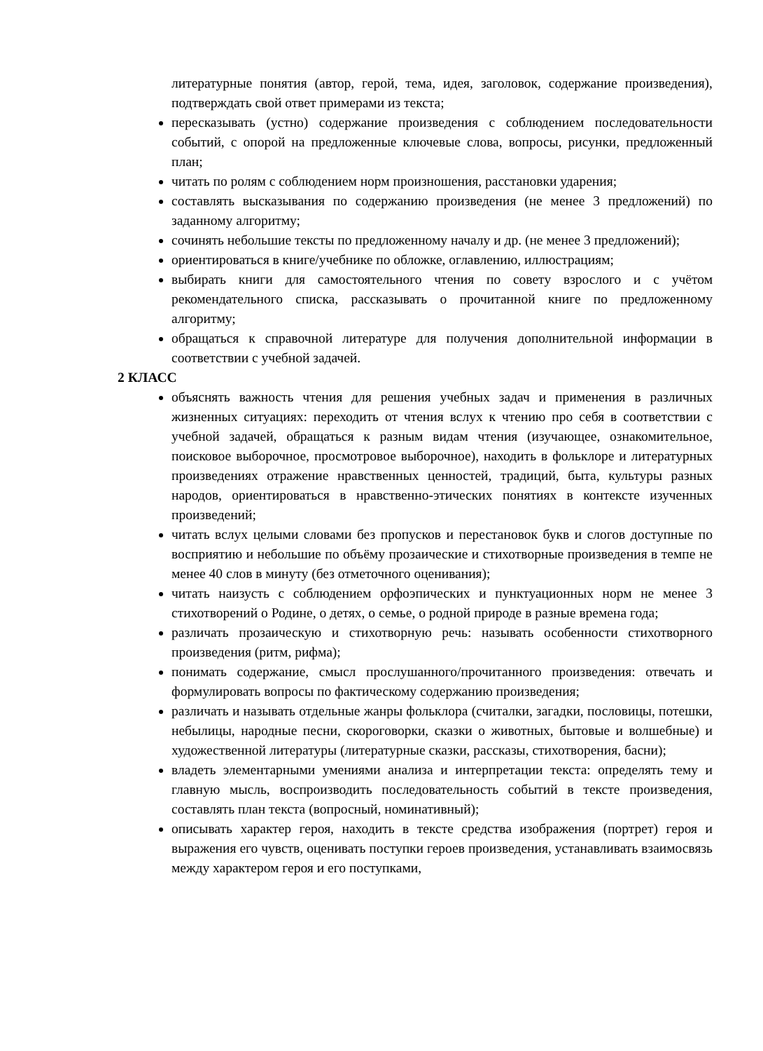литературные понятия (автор, герой, тема, идея, заголовок, содержание произведения), подтверждать свой ответ примерами из текста;
пересказывать (устно) содержание произведения с соблюдением последовательности событий, с опорой на предложенные ключевые слова, вопросы, рисунки, предложенный план;
читать по ролям с соблюдением норм произношения, расстановки ударения;
составлять высказывания по содержанию произведения (не менее 3 предложений) по заданному алгоритму;
сочинять небольшие тексты по предложенному началу и др. (не менее 3 предложений);
ориентироваться в книге/учебнике по обложке, оглавлению, иллюстрациям;
выбирать книги для самостоятельного чтения по совету взрослого и с учётом рекомендательного списка, рассказывать о прочитанной книге по предложенному алгоритму;
обращаться к справочной литературе для получения дополнительной информации в соответствии с учебной задачей.
2 КЛАСС
объяснять важность чтения для решения учебных задач и применения в различных жизненных ситуациях: переходить от чтения вслух к чтению про себя в соответствии с учебной задачей, обращаться к разным видам чтения (изучающее, ознакомительное, поисковое выборочное, просмотровое выборочное), находить в фольклоре и литературных произведениях отражение нравственных ценностей, традиций, быта, культуры разных народов, ориентироваться в нравственно-этических понятиях в контексте изученных произведений;
читать вслух целыми словами без пропусков и перестановок букв и слогов доступные по восприятию и небольшие по объёму прозаические и стихотворные произведения в темпе не менее 40 слов в минуту (без отметочного оценивания);
читать наизусть с соблюдением орфоэпических и пунктуационных норм не менее 3 стихотворений о Родине, о детях, о семье, о родной природе в разные времена года;
различать прозаическую и стихотворную речь: называть особенности стихотворного произведения (ритм, рифма);
понимать содержание, смысл прослушанного/прочитанного произведения: отвечать и формулировать вопросы по фактическому содержанию произведения;
различать и называть отдельные жанры фольклора (считалки, загадки, пословицы, потешки, небылицы, народные песни, скороговорки, сказки о животных, бытовые и волшебные) и художественной литературы (литературные сказки, рассказы, стихотворения, басни);
владеть элементарными умениями анализа и интерпретации текста: определять тему и главную мысль, воспроизводить последовательность событий в тексте произведения, составлять план текста (вопросный, номинативный);
описывать характер героя, находить в тексте средства изображения (портрет) героя и выражения его чувств, оценивать поступки героев произведения, устанавливать взаимосвязь между характером героя и его поступками,